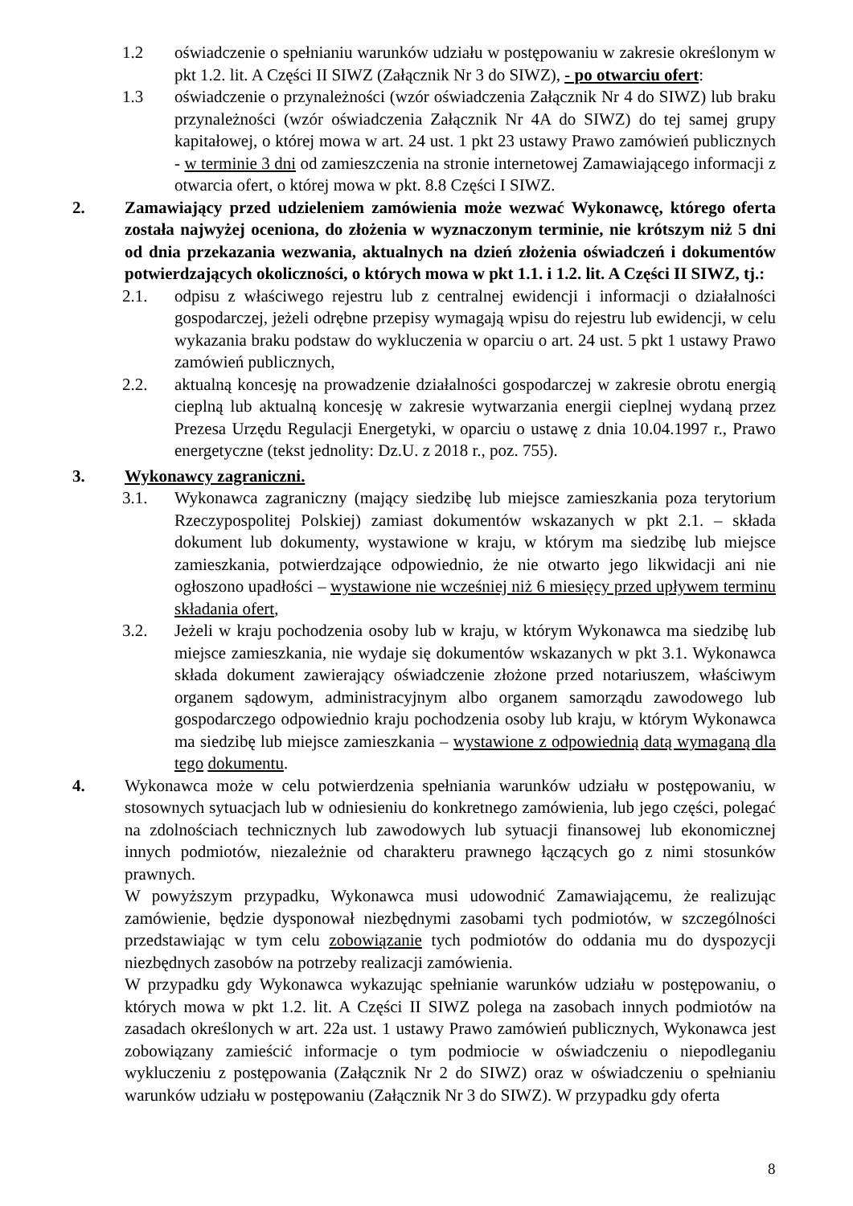1.2 oświadczenie o spełnianiu warunków udziału w postępowaniu w zakresie określonym w pkt 1.2. lit. A Części II SIWZ (Załącznik Nr 3 do SIWZ), - po otwarciu ofert:
1.3 oświadczenie o przynależności (wzór oświadczenia Załącznik Nr 4 do SIWZ) lub braku przynależności (wzór oświadczenia Załącznik Nr 4A do SIWZ) do tej samej grupy kapitałowej, o której mowa w art. 24 ust. 1 pkt 23 ustawy Prawo zamówień publicznych - w terminie 3 dni od zamieszczenia na stronie internetowej Zamawiającego informacji z otwarcia ofert, o której mowa w pkt. 8.8 Części I SIWZ.
2. Zamawiający przed udzieleniem zamówienia może wezwać Wykonawcę, którego oferta została najwyżej oceniona, do złożenia w wyznaczonym terminie, nie krótszym niż 5 dni od dnia przekazania wezwania, aktualnych na dzień złożenia oświadczeń i dokumentów potwierdzających okoliczności, o których mowa w pkt 1.1. i 1.2. lit. A Części II SIWZ, tj.:
2.1. odpisu z właściwego rejestru lub z centralnej ewidencji i informacji o działalności gospodarczej, jeżeli odrębne przepisy wymagają wpisu do rejestru lub ewidencji, w celu wykazania braku podstaw do wykluczenia w oparciu o art. 24 ust. 5 pkt 1 ustawy Prawo zamówień publicznych,
2.2. aktualną koncesję na prowadzenie działalności gospodarczej w zakresie obrotu energią cieplną lub aktualną koncesję w zakresie wytwarzania energii cieplnej wydaną przez Prezesa Urzędu Regulacji Energetyki, w oparciu o ustawę z dnia 10.04.1997 r., Prawo energetyczne (tekst jednolity: Dz.U. z 2018 r., poz. 755).
3. Wykonawcy zagraniczni.
3.1. Wykonawca zagraniczny (mający siedzibę lub miejsce zamieszkania poza terytorium Rzeczypospolitej Polskiej) zamiast dokumentów wskazanych w pkt 2.1. – składa dokument lub dokumenty, wystawione w kraju, w którym ma siedzibę lub miejsce zamieszkania, potwierdzające odpowiednio, że nie otwarto jego likwidacji ani nie ogłoszono upadłości – wystawione nie wcześniej niż 6 miesięcy przed upływem terminu składania ofert,
3.2. Jeżeli w kraju pochodzenia osoby lub w kraju, w którym Wykonawca ma siedzibę lub miejsce zamieszkania, nie wydaje się dokumentów wskazanych w pkt 3.1. Wykonawca składa dokument zawierający oświadczenie złożone przed notariuszem, właściwym organem sądowym, administracyjnym albo organem samorządu zawodowego lub gospodarczego odpowiednio kraju pochodzenia osoby lub kraju, w którym Wykonawca ma siedzibę lub miejsce zamieszkania – wystawione z odpowiednią datą wymaganą dla tego dokumentu.
4. Wykonawca może w celu potwierdzenia spełniania warunków udziału w postępowaniu, w stosownych sytuacjach lub w odniesieniu do konkretnego zamówienia, lub jego części, polegać na zdolnościach technicznych lub zawodowych lub sytuacji finansowej lub ekonomicznej innych podmiotów, niezależnie od charakteru prawnego łączących go z nimi stosunków prawnych.
W powyższym przypadku, Wykonawca musi udowodnić Zamawiającemu, że realizując zamówienie, będzie dysponował niezbędnymi zasobami tych podmiotów, w szczególności przedstawiając w tym celu zobowiązanie tych podmiotów do oddania mu do dyspozycji niezbędnych zasobów na potrzeby realizacji zamówienia.
W przypadku gdy Wykonawca wykazując spełnianie warunków udziału w postępowaniu, o których mowa w pkt 1.2. lit. A Części II SIWZ polega na zasobach innych podmiotów na zasadach określonych w art. 22a ust. 1 ustawy Prawo zamówień publicznych, Wykonawca jest zobowiązany zamieścić informacje o tym podmiocie w oświadczeniu o niepodleganiu wykluczeniu z postępowania (Załącznik Nr 2 do SIWZ) oraz w oświadczeniu o spełnianiu warunków udziału w postępowaniu (Załącznik Nr 3 do SIWZ). W przypadku gdy oferta
8